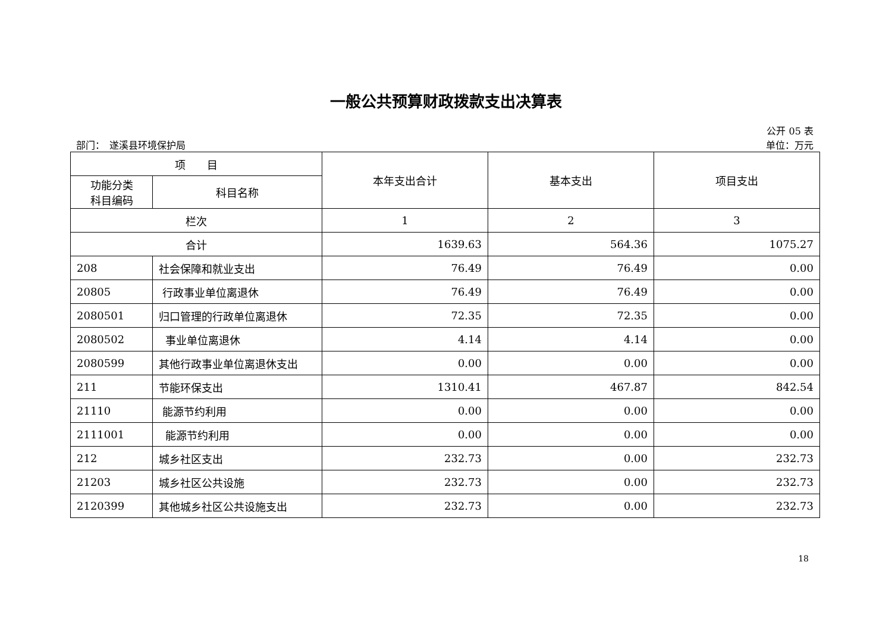一般公共预算财政拨款支出决算表
公开 05 表
部门：　遂溪县环境保护局 单位：万元
| 项 目 | | 本年支出合计 | 基本支出 | 项目支出 |
| --- | --- | --- | --- | --- |
| 功能分类 科目编码 | 科目名称 | | | |
| 栏次 | | 1 | 2 | 3 |
| 合计 | | 1639.63 | 564.36 | 1075.27 |
| 208 | 社会保障和就业支出 | 76.49 | 76.49 | 0.00 |
| 20805 | 行政事业单位离退休 | 76.49 | 76.49 | 0.00 |
| 2080501 | 归口管理的行政单位离退休 | 72.35 | 72.35 | 0.00 |
| 2080502 | 事业单位离退休 | 4.14 | 4.14 | 0.00 |
| 2080599 | 其他行政事业单位离退休支出 | 0.00 | 0.00 | 0.00 |
| 211 | 节能环保支出 | 1310.41 | 467.87 | 842.54 |
| 21110 | 能源节约利用 | 0.00 | 0.00 | 0.00 |
| 2111001 | 能源节约利用 | 0.00 | 0.00 | 0.00 |
| 212 | 城乡社区支出 | 232.73 | 0.00 | 232.73 |
| 21203 | 城乡社区公共设施 | 232.73 | 0.00 | 232.73 |
| 2120399 | 其他城乡社区公共设施支出 | 232.73 | 0.00 | 232.73 |
18